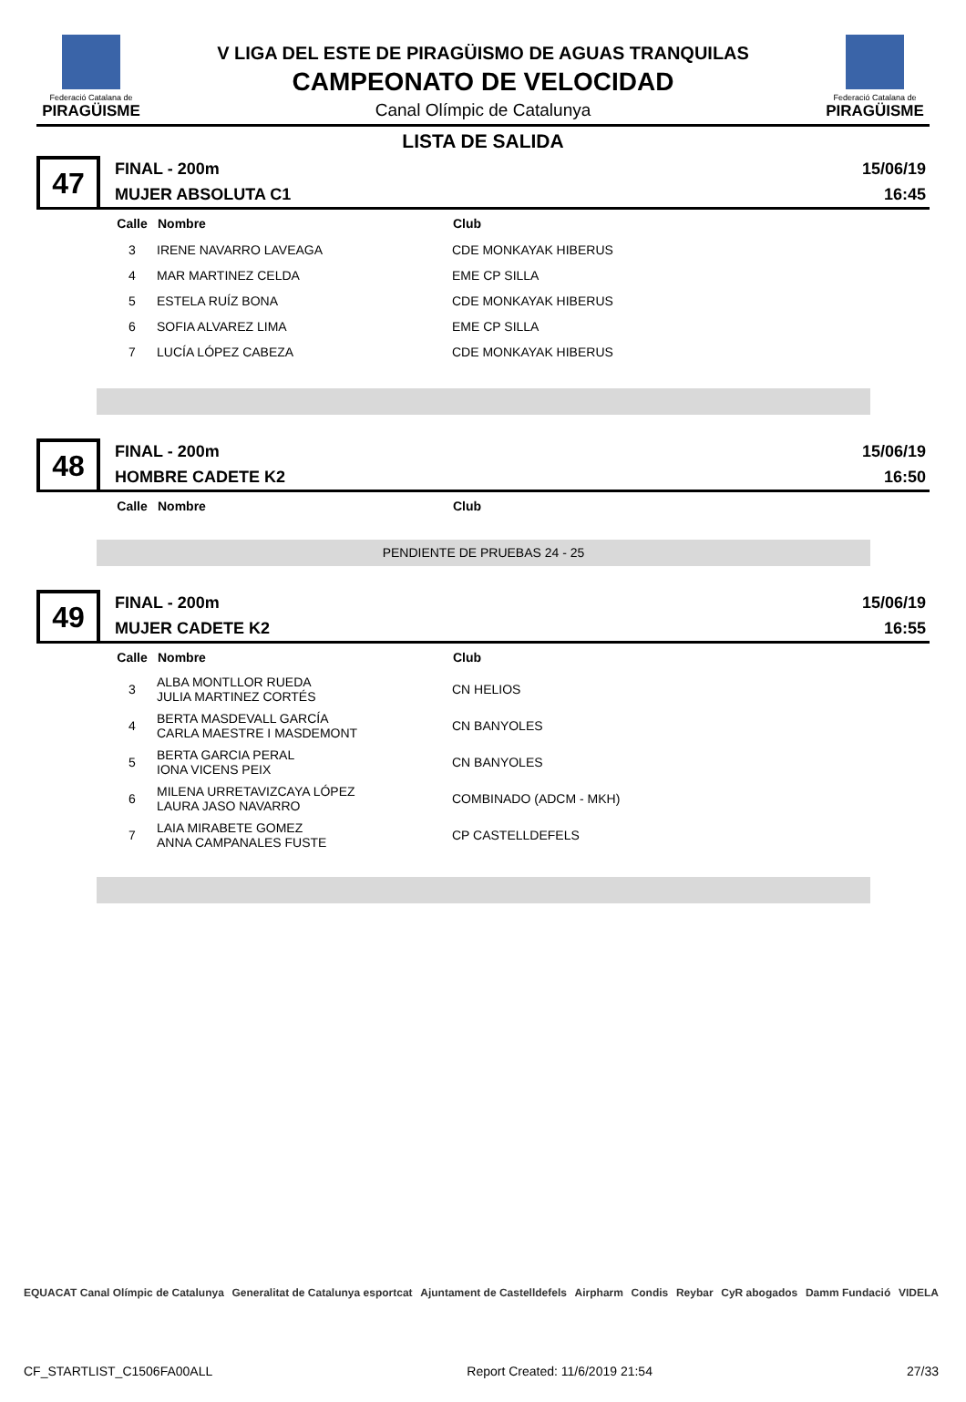Federació Catalana de
PIRAGÜISME
V LIGA DEL ESTE DE PIRAGÜISMO DE AGUAS TRANQUILAS
CAMPEONATO DE VELOCIDAD
Canal Olímpic de Catalunya
Federació Catalana de
PIRAGÜISME
LISTA DE SALIDA
47
FINAL - 200m
MUJER ABSOLUTA C1
15/06/19
16:45
| Calle | Nombre | Club |
| --- | --- | --- |
| 3 | IRENE NAVARRO LAVEAGA | CDE MONKAYAK HIBERUS |
| 4 | MAR MARTINEZ CELDA | EME CP SILLA |
| 5 | ESTELA RUÍZ BONA | CDE MONKAYAK HIBERUS |
| 6 | SOFIA ALVAREZ LIMA | EME CP SILLA |
| 7 | LUCÍA LÓPEZ CABEZA | CDE MONKAYAK HIBERUS |
48
FINAL - 200m
HOMBRE CADETE K2
15/06/19
16:50
| Calle | Nombre | Club |
| --- | --- | --- |
PENDIENTE DE PRUEBAS 24 - 25
49
FINAL - 200m
MUJER CADETE K2
15/06/19
16:55
| Calle | Nombre | Club |
| --- | --- | --- |
| 3 | ALBA MONTLLOR RUEDA JULIA MARTINEZ CORTÉS | CN HELIOS |
| 4 | BERTA MASDEVALL GARCÍA CARLA MAESTRE I MASDEMONT | CN BANYOLES |
| 5 | BERTA GARCIA PERAL IONA VICENS PEIX | CN BANYOLES |
| 6 | MILENA URRETAVIZCAYA LÓPEZ LAURA JASO NAVARRO | COMBINADO (ADCM - MKH) |
| 7 | LAIA MIRABETE GOMEZ ANNA CAMPANALES FUSTE | CP CASTELLDEFELS |
EQUACAT Canal Olímpic de Catalunya Generalitat de Catalunya esportcat Ajuntament de Castelldefels Airpharm Condis Reybar CyR abogados Damm Fundació VIDELA
CF_STARTLIST_C1506FA00ALL Report Created: 11/6/2019 21:54 27/33